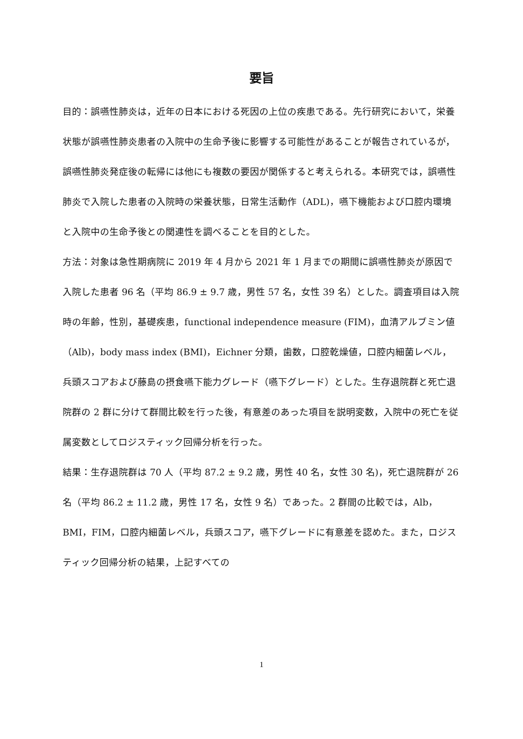要旨
目的：誤嚥性肺炎は，近年の日本における死因の上位の疾患である。先行研究において，栄養状態が誤嚥性肺炎患者の入院中の生命予後に影響する可能性があることが報告されているが，誤嚥性肺炎発症後の転帰には他にも複数の要因が関係すると考えられる。本研究では，誤嚥性肺炎で入院した患者の入院時の栄養状態，日常生活動作（ADL)，嚥下機能および口腔内環境と入院中の生命予後との関連性を調べることを目的とした。
方法：対象は急性期病院に 2019 年 4 月から 2021 年 1 月までの期間に誤嚥性肺炎が原因で入院した患者 96 名（平均 86.9 ± 9.7 歳，男性 57 名，女性 39 名）とした。調査項目は入院時の年齢，性別，基礎疾患，functional independence measure (FIM)，血清アルブミン値（Alb)，body mass index (BMI)，Eichner 分類，歯数，口腔乾燥値，口腔内細菌レベル，兵頭スコアおよび藤島の摂食嚥下能力グレード（嚥下グレード）とした。生存退院群と死亡退院群の 2 群に分けて群間比較を行った後，有意差のあった項目を説明変数，入院中の死亡を従属変数としてロジスティック回帰分析を行った。
結果：生存退院群は 70 人（平均 87.2 ± 9.2 歳，男性 40 名，女性 30 名)，死亡退院群が 26 名（平均 86.2 ± 11.2 歳，男性 17 名，女性 9 名）であった。2 群間の比較では，Alb，BMI，FIM，口腔内細菌レベル，兵頭スコア，嚥下グレードに有意差を認めた。また，ロジスティック回帰分析の結果，上記すべての
1